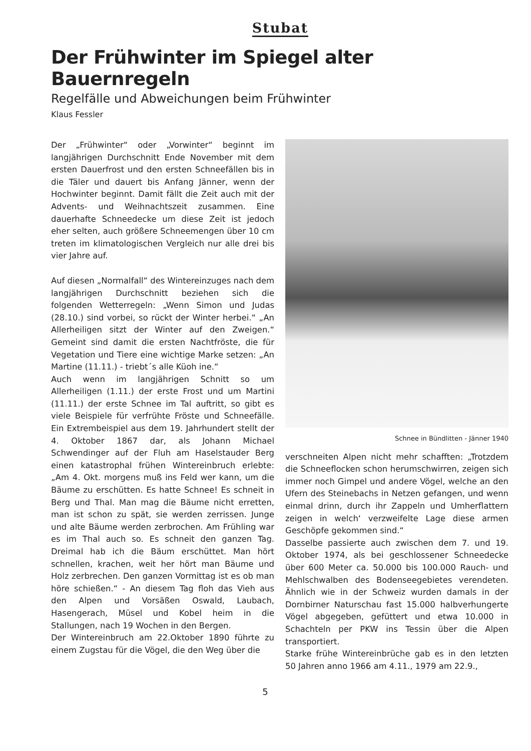Stubat
Der Frühwinter im Spiegel alter Bauernregeln
Regelfälle und Abweichungen beim Frühwinter
Klaus Fessler
Der „Frühwinter“ oder „Vorwinter“ beginnt im langjährigen Durchschnitt Ende November mit dem ersten Dauerfrost und den ersten Schneefällen bis in die Täler und dauert bis Anfang Jänner, wenn der Hochwinter beginnt. Damit fällt die Zeit auch mit der Advents- und Weihnachtszeit zusammen. Eine dauerhafte Schneedecke um diese Zeit ist jedoch eher selten, auch größere Schneemengen über 10 cm treten im klimatologischen Vergleich nur alle drei bis vier Jahre auf.
Auf diesen „Normalfall“ des Wintereinzuges nach dem langjährigen Durchschnitt beziehen sich die folgenden Wetterregeln: „Wenn Simon und Judas (28.10.) sind vorbei, so rückt der Winter herbei.“ „An Allerheiligen sitzt der Winter auf den Zweigen.“ Gemeint sind damit die ersten Nachtfröste, die für Vegetation und Tiere eine wichtige Marke setzen: „An Martine (11.11.) - triebt´s alle Küoh ine.“
Auch wenn im langjährigen Schnitt so um Allerheiligen (1.11.) der erste Frost und um Martini (11.11.) der erste Schnee im Tal auftritt, so gibt es viele Beispiele für verfrühte Fröste und Schneefälle. Ein Extrembeispiel aus dem 19. Jahrhundert stellt der 4. Oktober 1867 dar, als Johann Michael Schwendinger auf der Fluh am Haselstauder Berg einen katastrophal frühen Wintereinbruch erlebte: „Am 4. Okt. morgens muß ins Feld wer kann, um die Bäume zu erschütten. Es hatte Schnee! Es schneit in Berg und Thal. Man mag die Bäume nicht erretten, man ist schon zu spät, sie werden zerrissen. Junge und alte Bäume werden zerbrochen. Am Frühling war es im Thal auch so. Es schneit den ganzen Tag. Dreimal hab ich die Bäum erschüttet. Man hört schnellen, krachen, weit her hört man Bäume und Holz zerbrechen. Den ganzen Vormittag ist es ob man höre schießen.“ - An diesem Tag floh das Vieh aus den Alpen und Vorsäßen Oswald, Laubach, Hasengerach, Müsel und Kobel heim in die Stallungen, nach 19 Wochen in den Bergen.
Der Wintereinbruch am 22.Oktober 1890 führte zu einem Zugstau für die Vögel, die den Weg über die
Schnee in Bündlitten - Jänner 1940
verschneiten Alpen nicht mehr schafften: „Trotzdem die Schneeflocken schon herumschwirren, zeigen sich immer noch Gimpel und andere Vögel, welche an den Ufern des Steinebachs in Netzen gefangen, und wenn einmal drinn, durch ihr Zappeln und Umherflattern zeigen in welch‘ verzweifelte Lage diese armen Geschöpfe gekommen sind.“
Dasselbe passierte auch zwischen dem 7. und 19. Oktober 1974, als bei geschlossener Schneedecke über 600 Meter ca. 50.000 bis 100.000 Rauch- und Mehlschwalben des Bodenseegebietes verendeten. Ähnlich wie in der Schweiz wurden damals in der Dornbirner Naturschau fast 15.000 halbverhungerte Vögel abgegeben, gefüttert und etwa 10.000 in Schachteln per PKW ins Tessin über die Alpen transportiert.
Starke frühe Wintereinbrüche gab es in den letzten 50 Jahren anno 1966 am 4.11., 1979 am 22.9.,
5